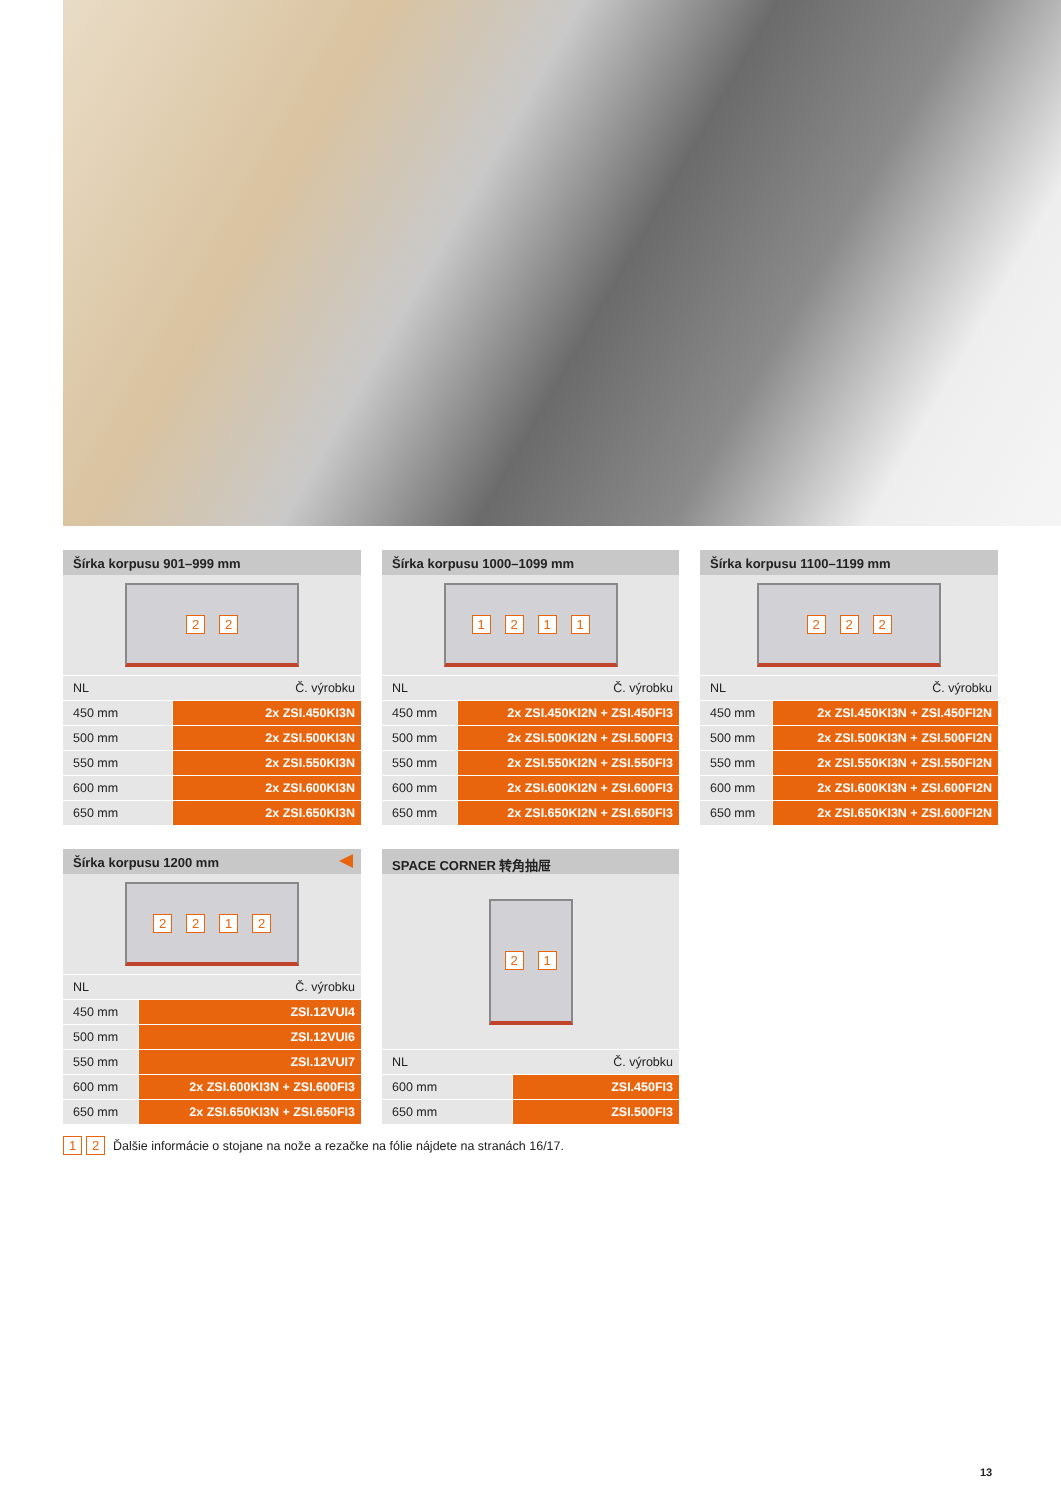Šírka korpusu 901–999 mm
22
| NL | Č. výrobku |
| --- | --- |
| 450 mm | 2x ZSI.450KI3N |
| 500 mm | 2x ZSI.500KI3N |
| 550 mm | 2x ZSI.550KI3N |
| 600 mm | 2x ZSI.600KI3N |
| 650 mm | 2x ZSI.650KI3N |
Šírka korpusu 1000–1099 mm
1211
| NL | Č. výrobku |
| --- | --- |
| 450 mm | 2x ZSI.450KI2N + ZSI.450FI3 |
| 500 mm | 2x ZSI.500KI2N + ZSI.500FI3 |
| 550 mm | 2x ZSI.550KI2N + ZSI.550FI3 |
| 600 mm | 2x ZSI.600KI2N + ZSI.600FI3 |
| 650 mm | 2x ZSI.650KI2N + ZSI.650FI3 |
Šírka korpusu 1100–1199 mm
222
| NL | Č. výrobku |
| --- | --- |
| 450 mm | 2x ZSI.450KI3N + ZSI.450FI2N |
| 500 mm | 2x ZSI.500KI3N + ZSI.500FI2N |
| 550 mm | 2x ZSI.550KI3N + ZSI.550FI2N |
| 600 mm | 2x ZSI.600KI3N + ZSI.600FI2N |
| 650 mm | 2x ZSI.650KI3N + ZSI.600FI2N |
Šírka korpusu 1200 mm
2212
| NL | Č. výrobku |
| --- | --- |
| 450 mm | ZSI.12VUI4 |
| 500 mm | ZSI.12VUI6 |
| 550 mm | ZSI.12VUI7 |
| 600 mm | 2x ZSI.600KI3N + ZSI.600FI3 |
| 650 mm | 2x ZSI.650KI3N + ZSI.650FI3 |
SPACE CORNER 转角抽屉
21
| NL | Č. výrobku |
| --- | --- |
| 600 mm | ZSI.450FI3 |
| 650 mm | ZSI.500FI3 |
1 2 Ďalšie informácie o stojane na nože a rezačke na fólie nájdete na stranách 16/17.
13